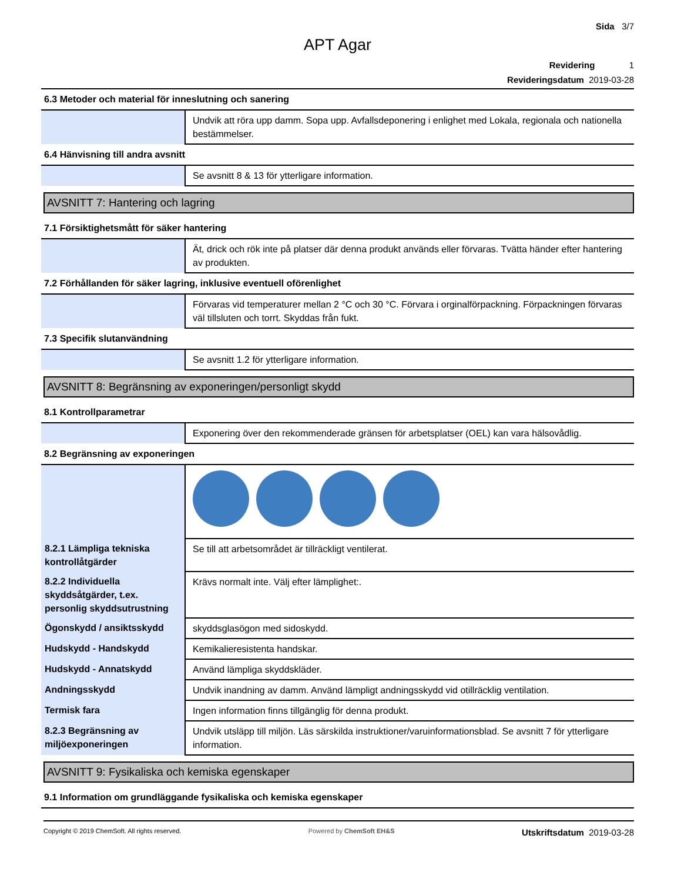Sida 3/7
APT Agar
Revidering 1
Revideringsdatum 2019-03-28
6.3 Metoder och material för inneslutning och sanering
| | Undvik att röra upp damm. Sopa upp. Avfallsdeponering i enlighet med Lokala, regionala och nationella bestämmelser. |
6.4 Hänvisning till andra avsnitt
| | Se avsnitt 8 & 13 för ytterligare information. |
AVSNITT 7: Hantering och lagring
7.1 Försiktighetsmått för säker hantering
| | Ät, drick och rök inte på platser där denna produkt används eller förvaras. Tvätta händer efter hantering av produkten. |
7.2 Förhållanden för säker lagring, inklusive eventuell oförenlighet
| | Förvaras vid temperaturer mellan 2 °C och 30 °C. Förvara i orginalförpackning. Förpackningen förvaras väl tillsluten och torrt. Skyddas från fukt. |
7.3 Specifik slutanvändning
| | Se avsnitt 1.2 för ytterligare information. |
AVSNITT 8: Begränsning av exponeringen/personligt skydd
8.1 Kontrollparametrar
| | Exponering över den rekommenderade gränsen för arbetsplatser (OEL) kan vara hälsovådlig. |
8.2 Begränsning av exponeringen
| 8.2.1 Lämpliga tekniska kontrollåtgärder | Se till att arbetsområdet är tillräckligt ventilerat. |
| 8.2.2 Individuella skyddsåtgärder, t.ex. personlig skyddsutrustning | Krävs normalt inte. Välj efter lämplighet:. |
| Ögonskydd / ansiktsskydd | skyddsglasögon med sidoskydd. |
| Hudskydd - Handskydd | Kemikalieresistenta handskar. |
| Hudskydd - Annatskydd | Använd lämpliga skyddskläder. |
| Andningsskydd | Undvik inandning av damm. Använd lämpligt andningsskydd vid otillräcklig ventilation. |
| Termisk fara | Ingen information finns tillgänglig för denna produkt. |
| 8.2.3 Begränsning av miljöexponeringen | Undvik utsläpp till miljön. Läs särskilda instruktioner/varuinformationsblad. Se avsnitt 7 för ytterligare information. |
AVSNITT 9: Fysikaliska och kemiska egenskaper
9.1 Information om grundläggande fysikaliska och kemiska egenskaper
Copyright © 2019 ChemSoft. All rights reserved.
Powered by ChemSoft EH&S
Utskriftsdatum 2019-03-28